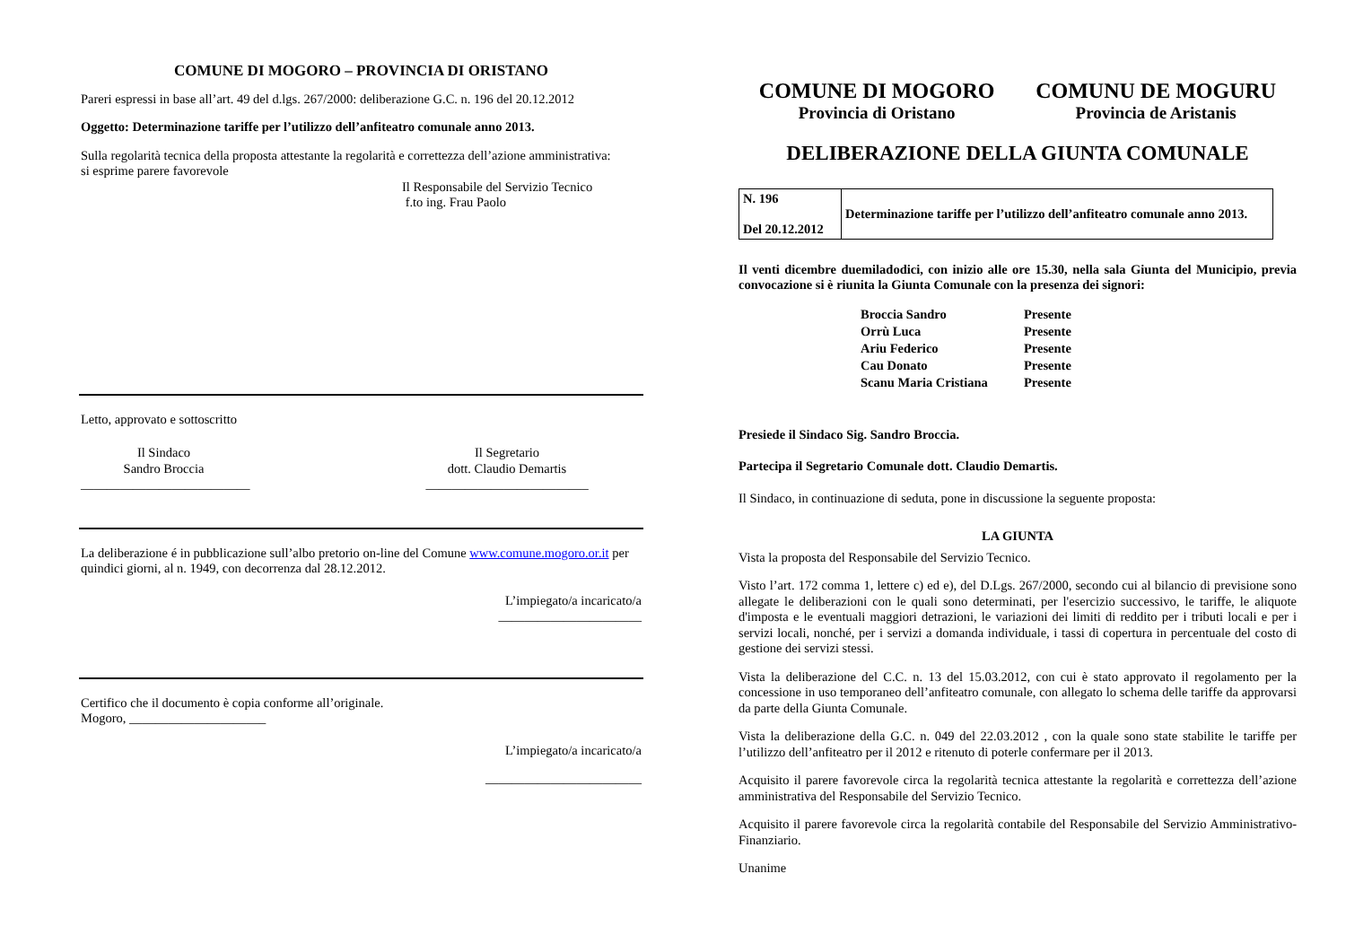COMUNE DI MOGORO – PROVINCIA DI ORISTANO
Pareri espressi in base all’art. 49 del d.lgs. 267/2000: deliberazione G.C. n. 196 del 20.12.2012
Oggetto: Determinazione tariffe per l’utilizzo dell’anfiteatro comunale anno 2013.
Sulla regolarità tecnica della proposta attestante la regolarità e correttezza dell’azione amministrativa:
si esprime parere favorevole
Il Responsabile del Servizio Tecnico
f.to ing. Frau Paolo
Letto, approvato e sottoscritto
Il Sindaco
Sandro Broccia
__________________________
Il Segretario
dott. Claudio Demartis
_________________________
La deliberazione é in pubblicazione sull’albo pretorio on-line del Comune www.comune.mogoro.or.it per quindici giorni, al n. 1949, con decorrenza dal 28.12.2012.
L’impiegato/a incaricato/a
______________________
Certifico che il documento è copia conforme all’originale.
Mogoro, _____________________
L’impiegato/a incaricato/a
________________________
COMUNE DI MOGORO
Provincia di Oristano
COMUNU DE MOGURU
Provincia de Aristanis
DELIBERAZIONE DELLA GIUNTA COMUNALE
| N. 196 Del 20.12.2012 | Determinazione tariffe per l’utilizzo dell’anfiteatro comunale anno 2013. |
Il venti dicembre duemiladodici, con inizio alle ore 15.30, nella sala Giunta del Municipio, previa convocazione si è riunita la Giunta Comunale con la presenza dei signori:
| Broccia Sandro | Presente |
| Orrù Luca | Presente |
| Ariu Federico | Presente |
| Cau Donato | Presente |
| Scanu Maria Cristiana | Presente |
Presiede il Sindaco Sig. Sandro Broccia.
Partecipa il Segretario Comunale dott. Claudio Demartis.
Il Sindaco, in continuazione di seduta, pone in discussione la seguente proposta:
LA GIUNTA
Vista la proposta del Responsabile del Servizio Tecnico.
Visto l’art. 172 comma 1, lettere c) ed e), del D.Lgs. 267/2000, secondo cui al bilancio di previsione sono allegate le deliberazioni con le quali sono determinati, per l'esercizio successivo, le tariffe, le aliquote d'imposta e le eventuali maggiori detrazioni, le variazioni dei limiti di reddito per i tributi locali e per i servizi locali, nonché, per i servizi a domanda individuale, i tassi di copertura in percentuale del costo di gestione dei servizi stessi.
Vista la deliberazione del C.C. n. 13 del 15.03.2012, con cui è stato approvato il regolamento per la concessione in uso temporaneo dell’anfiteatro comunale, con allegato lo schema delle tariffe da approvarsi da parte della Giunta Comunale.
Vista la deliberazione della G.C. n. 049 del 22.03.2012 , con la quale sono state stabilite le tariffe per l’utilizzo dell’anfiteatro per il 2012 e ritenuto di poterle confermare per il 2013.
Acquisito il parere favorevole circa la regolarità tecnica attestante la regolarità e correttezza dell’azione amministrativa del Responsabile del Servizio Tecnico.
Acquisito il parere favorevole circa la regolarità contabile del Responsabile del Servizio Amministrativo-Finanziario.
Unanime